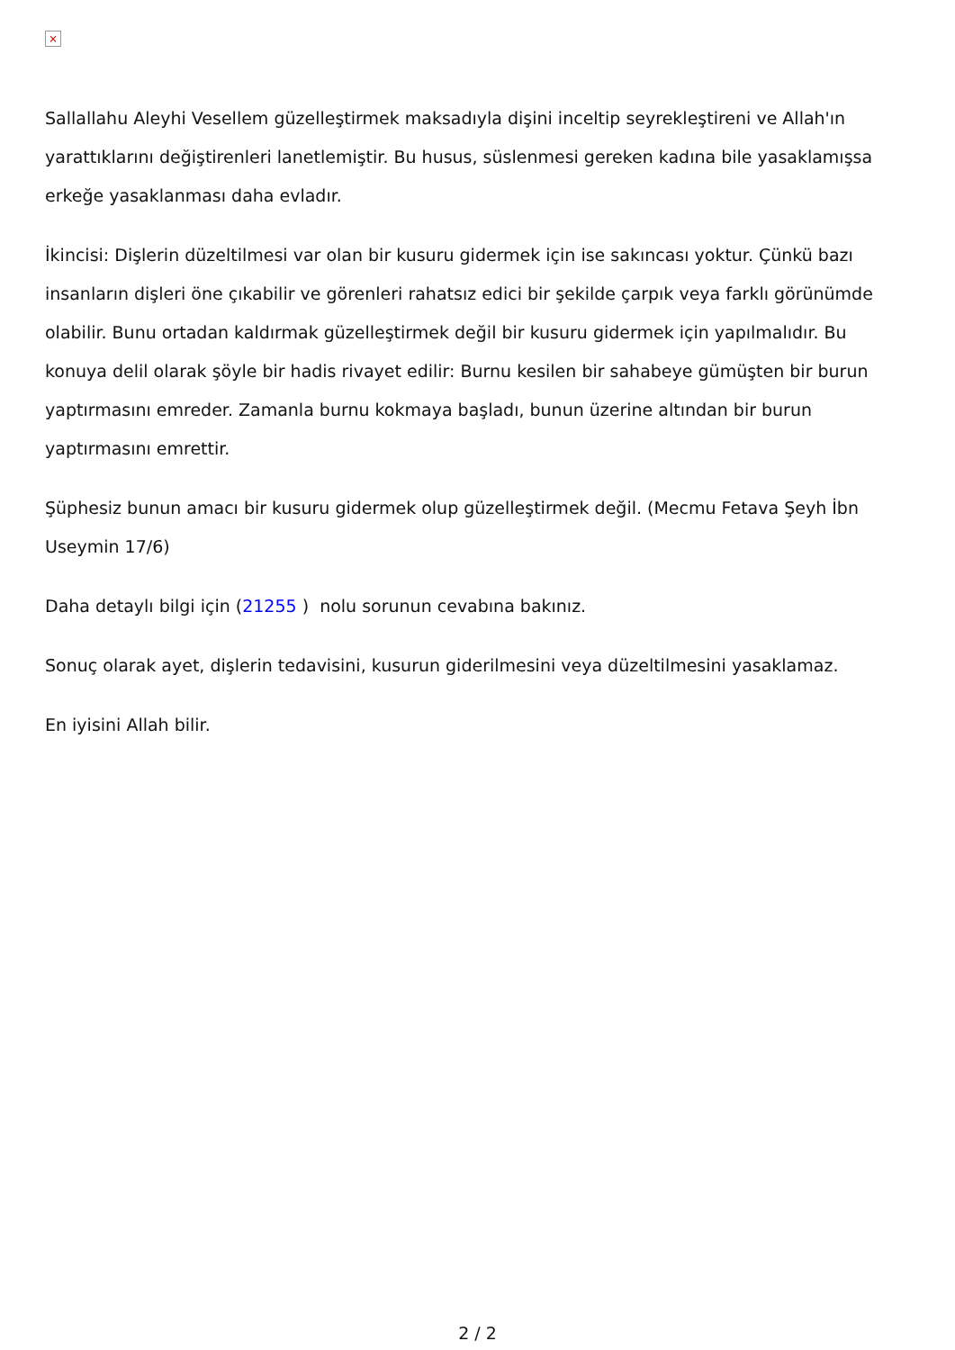×
Sallallahu Aleyhi Vesellem güzelleştirmek maksadıyla dişini inceltip seyrekleştireni ve Allah'ın yarattıklarını değiştirenleri lanetlemiştir. Bu husus, süslenmesi gereken kadına bile yasaklamışsa erkeğe yasaklanması daha evladır.
İkincisi: Dişlerin düzeltilmesi var olan bir kusuru gidermek için ise sakıncası yoktur. Çünkü bazı insanların dişleri öne çıkabilir ve görenleri rahatsız edici bir şekilde çarpık veya farklı görünümde olabilir. Bunu ortadan kaldırmak güzelleştirmek değil bir kusuru gidermek için yapılmalıdır. Bu konuya delil olarak şöyle bir hadis rivayet edilir: Burnu kesilen bir sahabeye gümüşten bir burun yaptırmasını emreder. Zamanla burnu kokmaya başladı, bunun üzerine altından bir burun yaptırmasını emrettir.
Şüphesiz bunun amacı bir kusuru gidermek olup güzelleştirmek değil. (Mecmu Fetava Şeyh İbn Useymin 17/6)
Daha detaylı bilgi için (21255 ) nolu sorunun cevabına bakınız.
Sonuç olarak ayet, dişlerin tedavisini, kusurun giderilmesini veya düzeltilmesini yasaklamaz.
En iyisini Allah bilir.
2 / 2